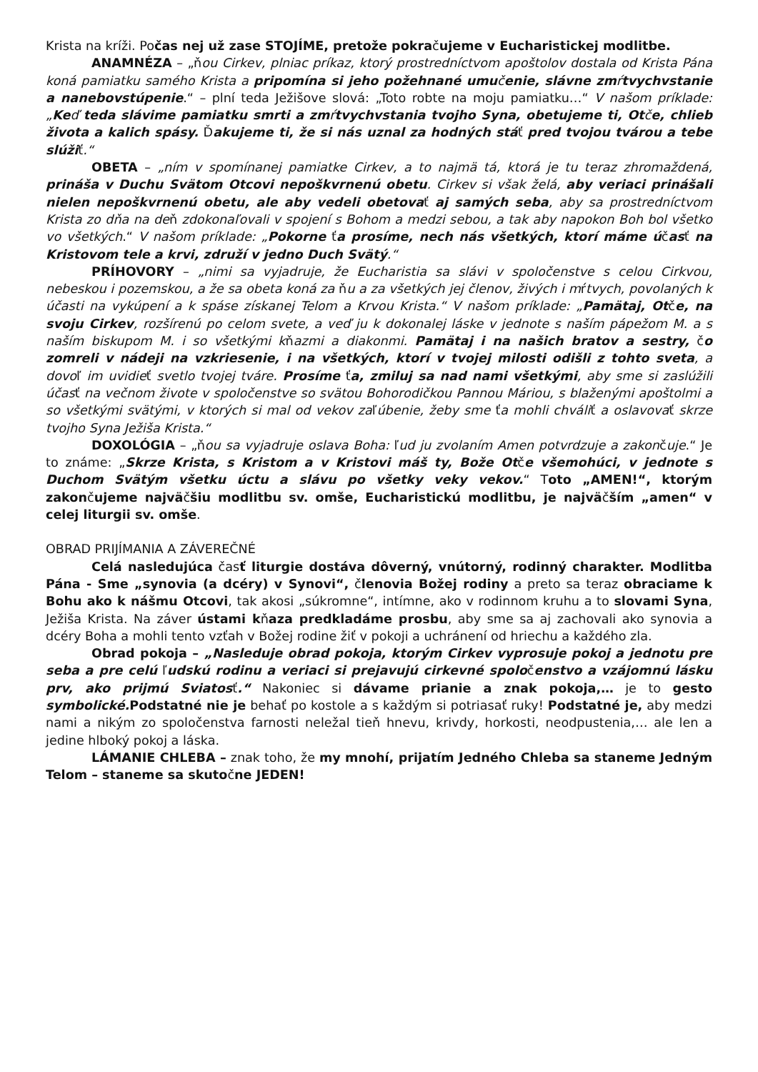Krista na kríži. Počas nej už zase STOJÍME, pretože pokračujeme v Eucharistickej modlitbe.
ANAMNÉZA – „ňou Cirkev, plniac príkaz, ktorý prostredníctvom apoštolov dostala od Krista Pána koná pamiatku samého Krista a pripomína si jeho požehnané umučenie, slávne zmŕtvychvstanie a nanebovstúpenie.“ – plní teda Ježišove slová: „Toto robte na moju pamiatku…“ V našom príklade: „Keď teda slávime pamiatku smrti a zmŕtvychvstania tvojho Syna, obetujeme ti, Otče, chlieb života a kalich spásy. Ďakujeme ti, že si nás uznal za hodných stáť pred tvojou tvárou a tebe slúžiť.“
OBETA – „ním v spomínanej pamiatke Cirkev, a to najmä tá, ktorá je tu teraz zhromaždená, prináša v Duchu Svätom Otcovi nepoškvrnenú obetu. Cirkev si však želá, aby veriaci prinášali nielen nepoškvrnenú obetu, ale aby vedeli obetovať aj samých seba, aby sa prostredníctvom Krista zo dňa na deň zdokonaľovali v spojení s Bohom a medzi sebou, a tak aby napokon Boh bol všetko vo všetkých.“ V našom príklade: „Pokorne ťa prosíme, nech nás všetkých, ktorí máme účasť na Kristovom tele a krvi, združí v jedno Duch Svätý.“
PRÍHOVORY – „nimi sa vyjadruje, že Eucharistia sa slávi v spoločenstve s celou Cirkvou, nebeskou i pozemskou, a že sa obeta koná za ňu a za všetkých jej členov, živých i mŕtvych, povolaných k účasti na vykúpení a k spáse získanej Telom a Krvou Krista.“ V našom príklade: „Pamätaj, Otče, na svoju Cirkev, rozšírenú po celom svete, a veď ju k dokonalej láske v jednote s naším pápežom M. a s naším biskupom M. i so všetkými kňazmi a diakonmi. Pamätaj i na našich bratov a sestry, čo zomreli v nádeji na vzkriesenie, i na všetkých, ktorí v tvojej milosti odišli z tohto sveta, a dovoľ im uvidieť svetlo tvojej tváre. Prosíme ťa, zmiluj sa nad nami všetkými, aby sme si zaslúžili účasť na večnom živote v spoločenstve so svätou Bohorodičkou Pannou Máriou, s blaženými apoštolmi a so všetkými svätými, v ktorých si mal od vekov zaľúbenie, žeby sme ťa mohli chváliť a oslavovať skrze tvojho Syna Ježiša Krista.“
DOXOLÓGIA – „ňou sa vyjadruje oslava Boha: ľud ju zvolaním Amen potvrdzuje a zakončuje.“ Je to známe: „Skrze Krista, s Kristom a v Kristovi máš ty, Bože Otče všemohúci, v jednote s Duchom Svätým všetku úctu a slávu po všetky veky vekov.“ Toto „AMEN!“, ktorým zakončujeme najväčšiu modlitbu sv. omše, Eucharistickú modlitbu, je najväčším „amen“ v celej liturgii sv. omše.
OBRAD PRIJÍMANIA A ZÁVEREČNÉ
Celá nasledujúca časť liturgie dostáva dôverný, vnútorný, rodinný charakter. Modlitba Pána - Sme „synovia (a dcéry) v Synovi“, členovia Božej rodiny a preto sa teraz obraciame k Bohu ako k nášmu Otcovi, tak akosi „súkromne“, intímne, ako v rodinnom kruhu a to slovami Syna, Ježiša Krista. Na záver ústami kňaza predkladáme prosbu, aby sme sa aj zachovali ako synovia a dcéry Boha a mohli tento vzťah v Božej rodine žiť v pokoji a uchránení od hriechu a každého zla.
Obrad pokoja – „Nasleduje obrad pokoja, ktorým Cirkev vyprosuje pokoj a jednotu pre seba a pre celú ľudskú rodinu a veriaci si prejavujú cirkevné spoločenstvo a vzájomnú lásku prv, ako prijmú Sviatosť.“ Nakoniec si dávame prianie a znak pokoja,… je to gesto symbolické. Podstatné nie je behať po kostole a s každým si potriasať ruky! Podstatné je, aby medzi nami a nikým zo spoločenstva farnosti neležal tieň hnevu, krivdy, horkosti, neodpustenia,… ale len a jedine hlboký pokoj a láska.
LÁMANIE CHLEBA – znak toho, že my mnohí, prijatím Jedného Chleba sa staneme Jedným Telom – staneme sa skutočne JEDEN!